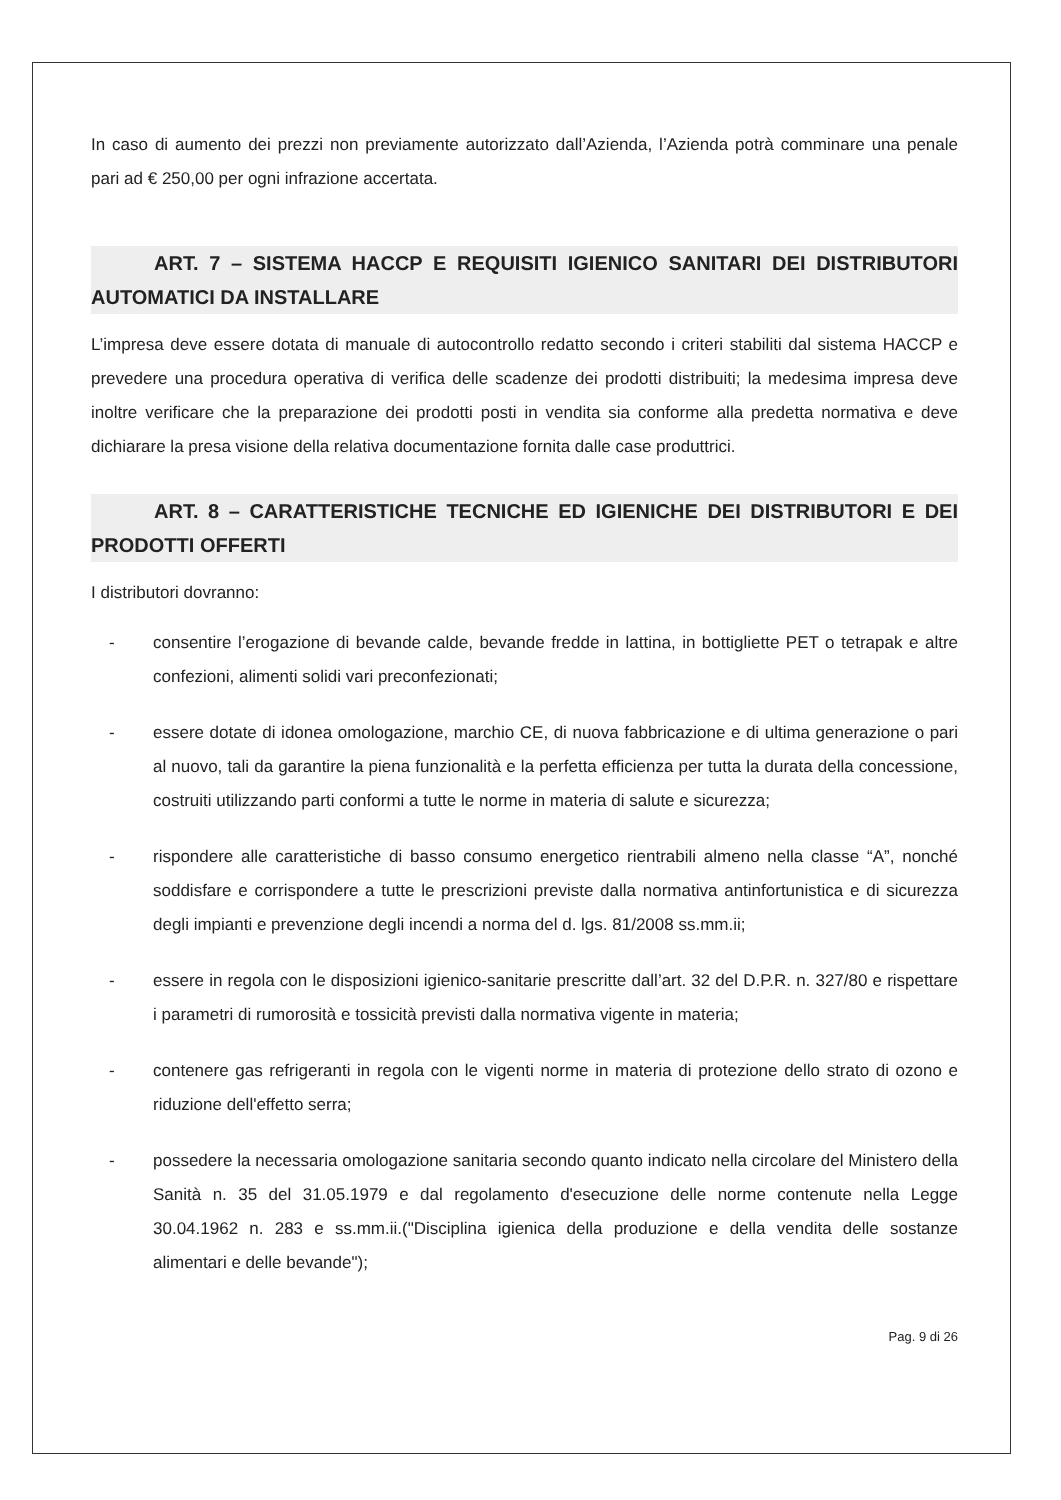In caso di aumento dei prezzi non previamente autorizzato dall’Azienda, l’Azienda potrà comminare una penale pari ad € 250,00 per ogni infrazione accertata.
ART. 7 – SISTEMA HACCP E REQUISITI IGIENICO SANITARI DEI DISTRIBUTORI AUTOMATICI DA INSTALLARE
L’impresa deve essere dotata di manuale di autocontrollo redatto secondo i criteri stabiliti dal sistema HACCP e prevedere una procedura operativa di verifica delle scadenze dei prodotti distribuiti; la medesima impresa deve inoltre verificare che la preparazione dei prodotti posti in vendita sia conforme alla predetta normativa e deve dichiarare la presa visione della relativa documentazione fornita dalle case produttrici.
ART. 8 – CARATTERISTICHE TECNICHE ED IGIENICHE DEI DISTRIBUTORI E DEI PRODOTTI OFFERTI
I distributori dovranno:
- consentire l’erogazione di bevande calde, bevande fredde in lattina, in bottigliette PET o tetrapak e altre confezioni, alimenti solidi vari preconfezionati;
- essere dotate di idonea omologazione, marchio CE, di nuova fabbricazione e di ultima generazione o pari al nuovo, tali da garantire la piena funzionalità e la perfetta efficienza per tutta la durata della concessione, costruiti utilizzando parti conformi a tutte le norme in materia di salute e sicurezza;
- rispondere alle caratteristiche di basso consumo energetico rientrabili almeno nella classe “A”, nonché soddisfare e corrispondere a tutte le prescrizioni previste dalla normativa antinfortunistica e di sicurezza degli impianti e prevenzione degli incendi a norma del d. lgs. 81/2008 ss.mm.ii;
- essere in regola con le disposizioni igienico-sanitarie prescritte dall’art. 32 del D.P.R. n. 327/80 e rispettare i parametri di rumorosità e tossicità previsti dalla normativa vigente in materia;
- contenere gas refrigeranti in regola con le vigenti norme in materia di protezione dello strato di ozono e riduzione dell'effetto serra;
- possedere la necessaria omologazione sanitaria secondo quanto indicato nella circolare del Ministero della Sanità n. 35 del 31.05.1979 e dal regolamento d'esecuzione delle norme contenute nella Legge 30.04.1962 n. 283 e ss.mm.ii.("Disciplina igienica della produzione e della vendita delle sostanze alimentari e delle bevande");
Pag. 9 di 26